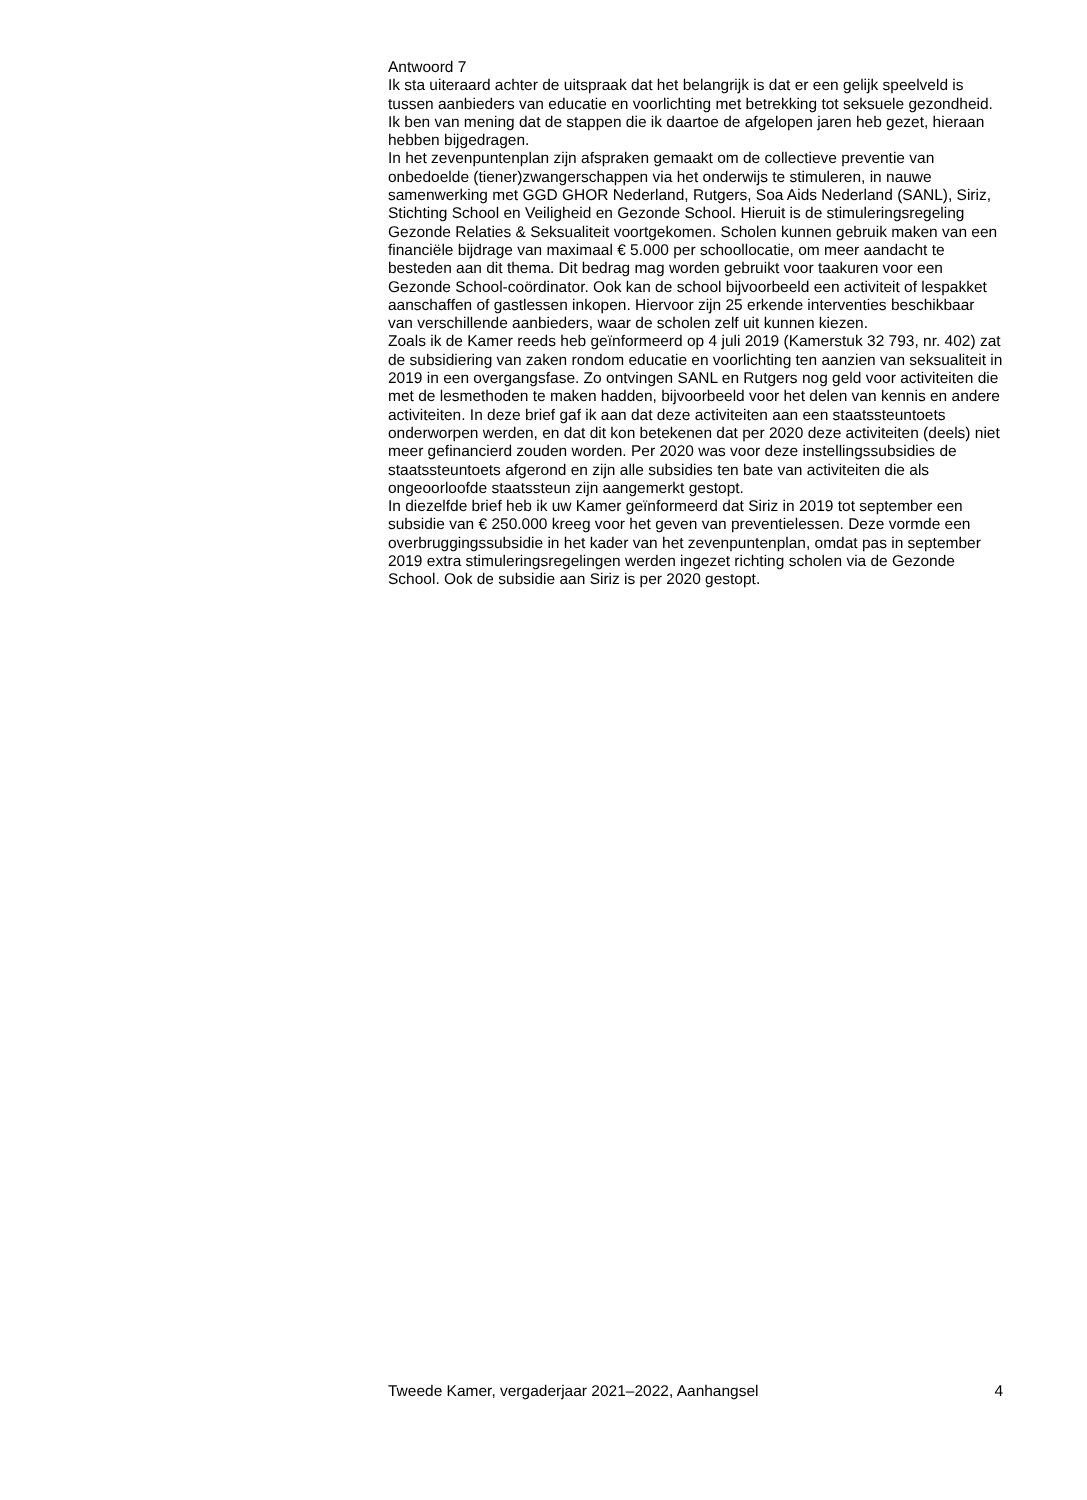Antwoord 7
Ik sta uiteraard achter de uitspraak dat het belangrijk is dat er een gelijk speelveld is tussen aanbieders van educatie en voorlichting met betrekking tot seksuele gezondheid. Ik ben van mening dat de stappen die ik daartoe de afgelopen jaren heb gezet, hieraan hebben bijgedragen.
In het zevenpuntenplan zijn afspraken gemaakt om de collectieve preventie van onbedoelde (tiener)zwangerschappen via het onderwijs te stimuleren, in nauwe samenwerking met GGD GHOR Nederland, Rutgers, Soa Aids Nederland (SANL), Siriz, Stichting School en Veiligheid en Gezonde School. Hieruit is de stimuleringsregeling Gezonde Relaties & Seksualiteit voortgekomen. Scholen kunnen gebruik maken van een financiële bijdrage van maximaal € 5.000 per schoollocatie, om meer aandacht te besteden aan dit thema. Dit bedrag mag worden gebruikt voor taakuren voor een Gezonde School-coördinator. Ook kan de school bijvoorbeeld een activiteit of lespakket aanschaffen of gastlessen inkopen. Hiervoor zijn 25 erkende interventies beschikbaar van verschillende aanbieders, waar de scholen zelf uit kunnen kiezen.
Zoals ik de Kamer reeds heb geïnformeerd op 4 juli 2019 (Kamerstuk 32 793, nr. 402) zat de subsidiering van zaken rondom educatie en voorlichting ten aanzien van seksualiteit in 2019 in een overgangsfase. Zo ontvingen SANL en Rutgers nog geld voor activiteiten die met de lesmethoden te maken hadden, bijvoorbeeld voor het delen van kennis en andere activiteiten. In deze brief gaf ik aan dat deze activiteiten aan een staatssteuntoets onderworpen werden, en dat dit kon betekenen dat per 2020 deze activiteiten (deels) niet meer gefinancierd zouden worden. Per 2020 was voor deze instellingssubsidies de staatssteuntoets afgerond en zijn alle subsidies ten bate van activiteiten die als ongeoorloofde staatssteun zijn aangemerkt gestopt.
In diezelfde brief heb ik uw Kamer geïnformeerd dat Siriz in 2019 tot september een subsidie van € 250.000 kreeg voor het geven van preventielessen. Deze vormde een overbruggingssubsidie in het kader van het zevenpuntenplan, omdat pas in september 2019 extra stimuleringsregelingen werden ingezet richting scholen via de Gezonde School. Ook de subsidie aan Siriz is per 2020 gestopt.
Tweede Kamer, vergaderjaar 2021–2022, Aanhangsel 4